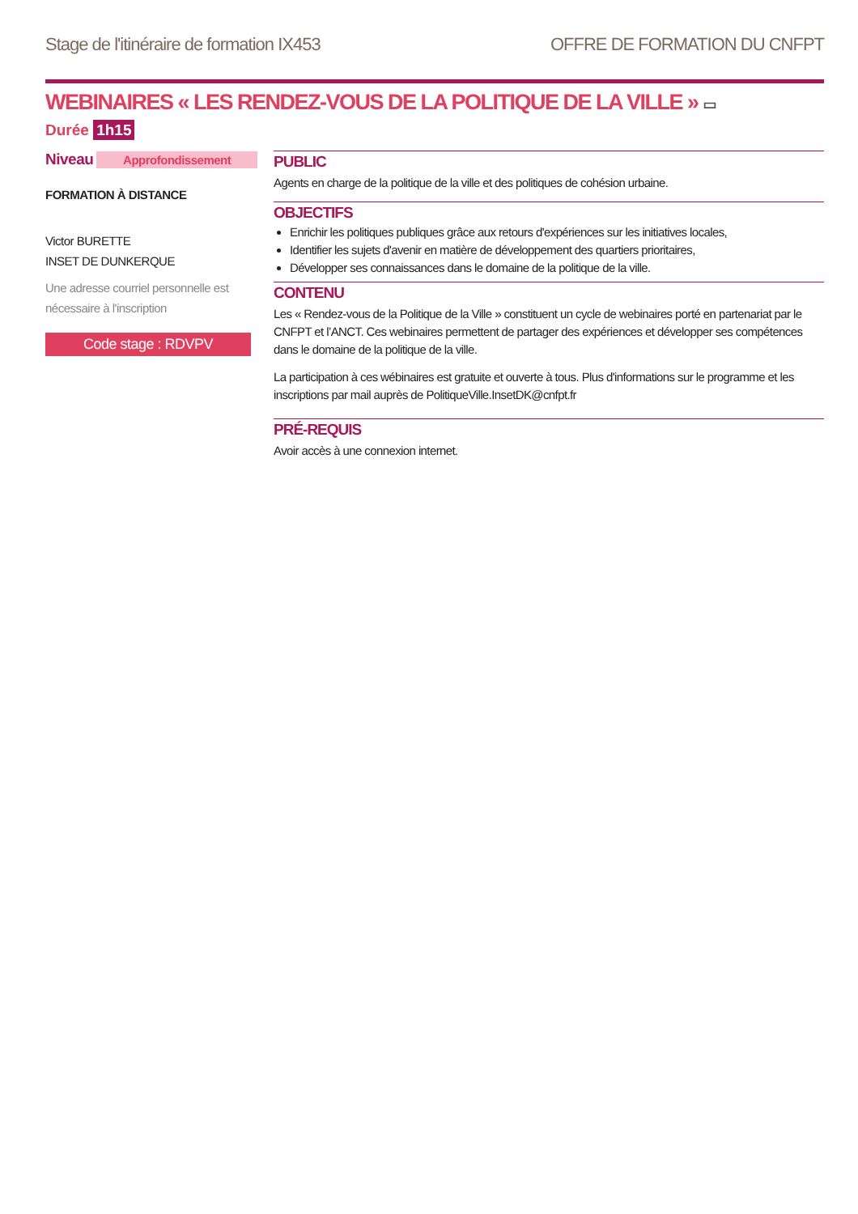Stage de l'itinéraire de formation IX453
OFFRE DE FORMATION DU CNFPT
WEBINAIRES « LES RENDEZ-VOUS DE LA POLITIQUE DE LA VILLE » ▭
Durée 1h15
Niveau Approfondissement
FORMATION À DISTANCE
Victor BURETTE
INSET DE DUNKERQUE
Une adresse courriel personnelle est nécessaire à l'inscription
Code stage : RDVPV
PUBLIC
Agents en charge de la politique de la ville et des politiques de cohésion urbaine.
OBJECTIFS
Enrichir les politiques publiques grâce aux retours d'expériences sur les initiatives locales,
Identifier les sujets d'avenir en matière de développement des quartiers prioritaires,
Développer ses connaissances dans le domaine de la politique de la ville.
CONTENU
Les « Rendez-vous de la Politique de la Ville » constituent un cycle de webinaires porté en partenariat par le CNFPT et l’ANCT. Ces webinaires permettent de partager des expériences et développer ses compétences dans le domaine de la politique de la ville.
La participation à ces wébinaires est gratuite et ouverte à tous. Plus d'informations sur le programme et les inscriptions par mail auprès de PolitiqueVille.InsetDK@cnfpt.fr
PRÉ-REQUIS
Avoir accès à une connexion internet.